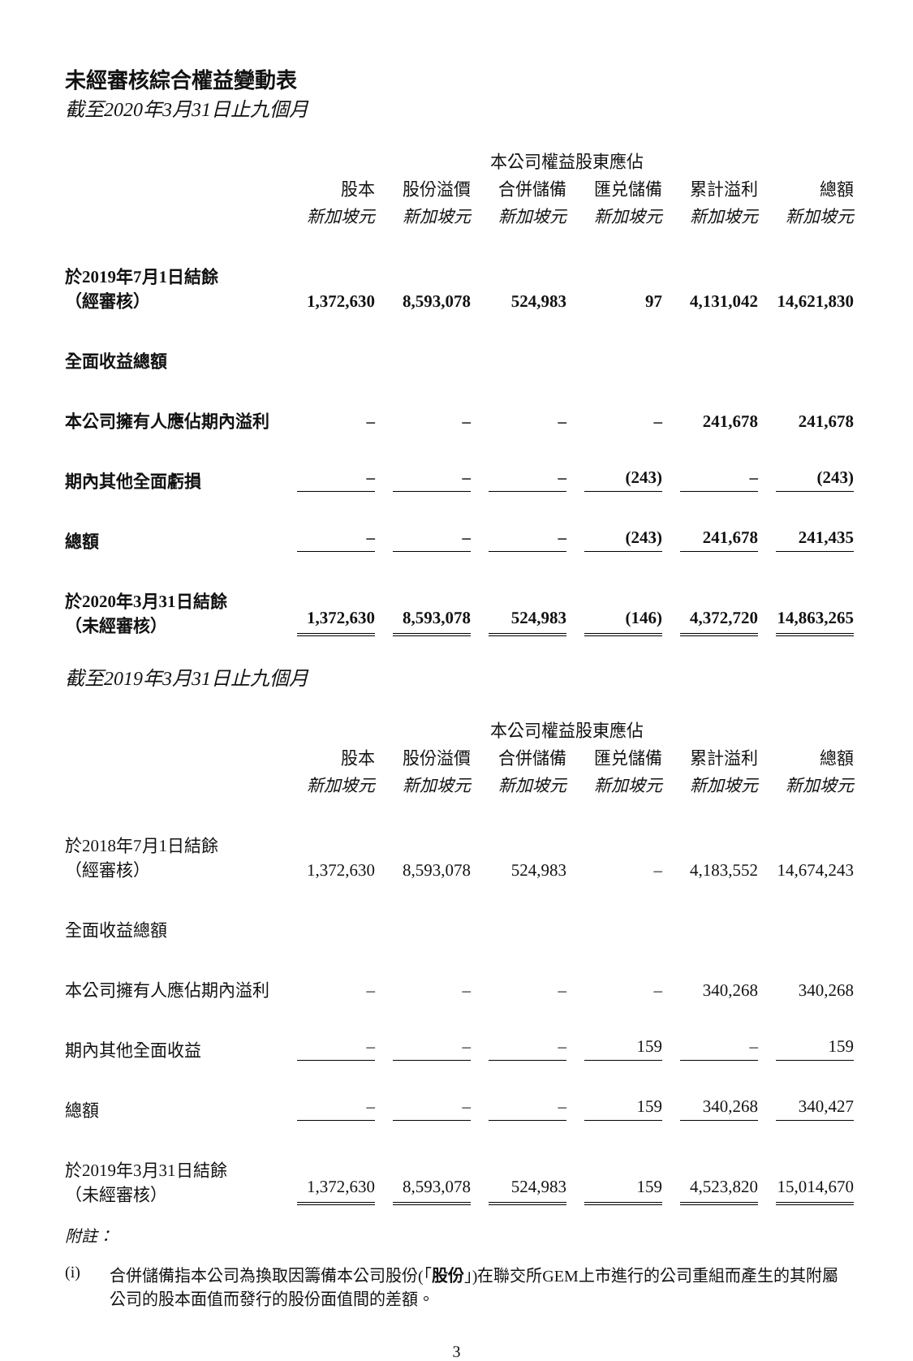未經審核綜合權益變動表
截至2020年3月31日止九個月
| | | | 本公司權益股東應佔 | | | |
| --- | --- | --- | --- | --- | --- | --- |
| | 股本 | 股份溢價 | 合併儲備 | 匯兑儲備 | 累計溢利 | 總額 |
| | 新加坡元 | 新加坡元 | 新加坡元 | 新加坡元 | 新加坡元 | 新加坡元 |
| 於2019年7月1日結餘 （經審核） | 1,372,630 | 8,593,078 | 524,983 | 97 | 4,131,042 | 14,621,830 |
| 全面收益總額 | | | | | | |
| 本公司擁有人應佔期內溢利 | – | – | – | – | 241,678 | 241,678 |
| 期內其他全面虧損 | – | – | – | (243) | – | (243) |
| 總額 | – | – | – | (243) | 241,678 | 241,435 |
| 於2020年3月31日結餘 （未經審核） | 1,372,630 | 8,593,078 | 524,983 | (146) | 4,372,720 | 14,863,265 |
截至2019年3月31日止九個月
| | | | 本公司權益股東應佔 | | | |
| --- | --- | --- | --- | --- | --- | --- |
| | 股本 | 股份溢價 | 合併儲備 | 匯兑儲備 | 累計溢利 | 總額 |
| | 新加坡元 | 新加坡元 | 新加坡元 | 新加坡元 | 新加坡元 | 新加坡元 |
| 於2018年7月1日結餘 （經審核） | 1,372,630 | 8,593,078 | 524,983 | – | 4,183,552 | 14,674,243 |
| 全面收益總額 | | | | | | |
| 本公司擁有人應佔期內溢利 | – | – | – | – | 340,268 | 340,268 |
| 期內其他全面收益 | – | – | – | 159 | – | 159 |
| 總額 | – | – | – | 159 | 340,268 | 340,427 |
| 於2019年3月31日結餘 （未經審核） | 1,372,630 | 8,593,078 | 524,983 | 159 | 4,523,820 | 15,014,670 |
附註：
(i) 合併儲備指本公司為換取因籌備本公司股份(「股份」)在聯交所GEM上市進行的公司重組而產生的其附屬公司的股本面值而發行的股份面值間的差額。
3